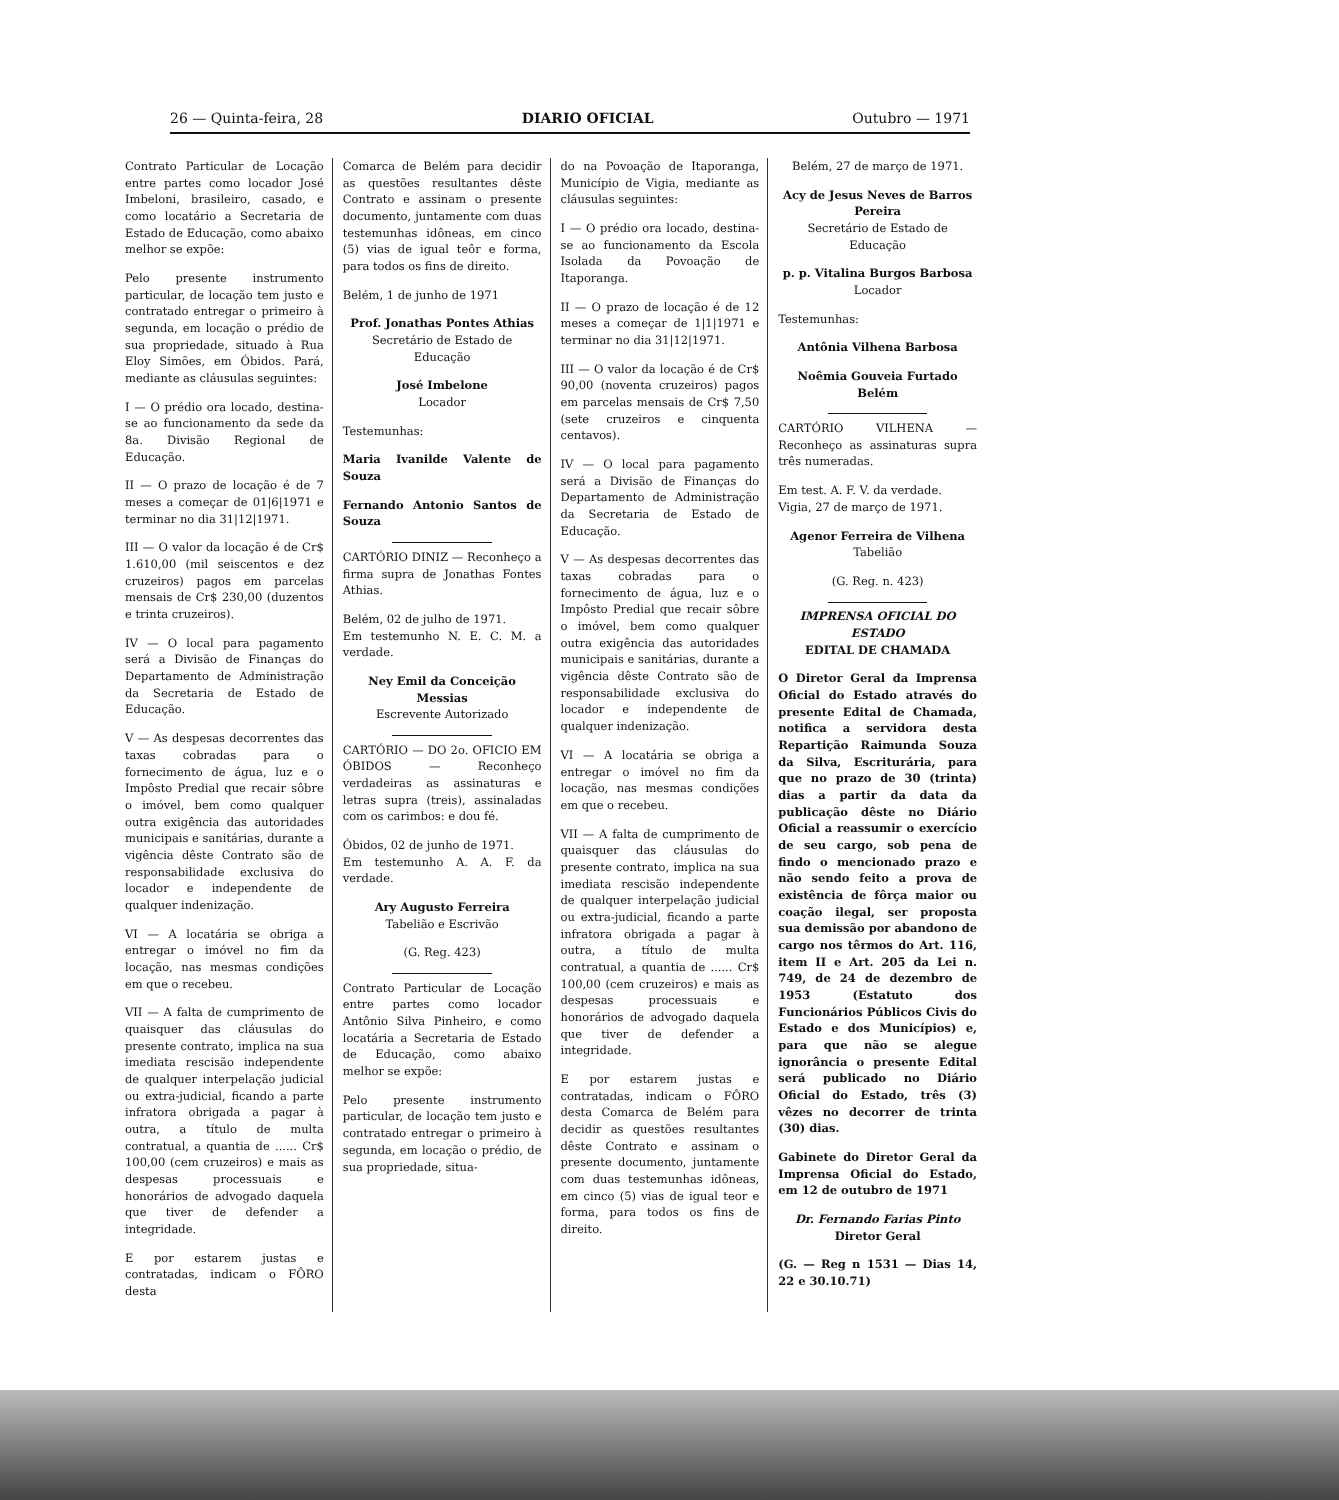26 — Quinta-feira, 28 DIARIO OFICIAL Outubro — 1971
Contrato Particular de Locação entre partes como locador José Imbeloni, brasileiro, casado, e como locatário a Secretaria de Estado de Educação, como abaixo melhor se expõe:
Pelo presente instrumento particular, de locação tem justo e contratado entregar o primeiro à segunda, em locação o prédio de sua propriedade, situado à Rua Eloy Simões, em Óbidos. Pará, mediante as cláusulas seguintes:
I — O prédio ora locado, destina-se ao funcionamento da sede da 8a. Divisão Regional de Educação.
II — O prazo de locação é de 7 meses a começar de 01|6|1971 e terminar no dia 31|12|1971.
III — O valor da locação é de Cr$ 1.610,00 (mil seiscentos e dez cruzeiros) pagos em parcelas mensais de Cr$ 230,00 (duzentos e trinta cruzeiros).
IV — O local para pagamento será a Divisão de Finanças do Departamento de Administração da Secretaria de Estado de Educação.
V — As despesas decorrentes das taxas cobradas para o fornecimento de água, luz e o Impôsto Predial que recair sôbre o imóvel, bem como qualquer outra exigência das autoridades municipais e sanitárias, durante a vigência dêste Contrato são de responsabilidade exclusiva do locador e independente de qualquer indenização.
VI — A locatária se obriga a entregar o imóvel no fim da locação, nas mesmas condições em que o recebeu.
VII — A falta de cumprimento de quaisquer das cláusulas do presente contrato, implica na sua imediata rescisão independente de qualquer interpelação judicial ou extra-judicial, ficando a parte infratora obrigada a pagar à outra, a título de multa contratual, a quantia de ...... Cr$ 100,00 (cem cruzeiros) e mais as despesas processuais e honorários de advogado daquela que tiver de defender a integridade.
E por estarem justas e contratadas, indicam o FÔRO desta
Comarca de Belém para decidir as questões resultantes dêste Contrato e assinam o presente documento, juntamente com duas testemunhas idôneas, em cinco (5) vias de igual teôr e forma, para todos os fins de direito.
Belém, 1 de junho de 1971
Prof. Jonathas Pontes Athias
Secretário de Estado de Educação
José Imbelone
Locador
Testemunhas:
Maria Ivanilde Valente de Souza
Fernando Antonio Santos de Souza
CARTÓRIO DINIZ — Reconheço a firma supra de Jonathas Fontes Athias.
Belém, 02 de julho de 1971.
Em testemunho N. E. C. M. a verdade.
Ney Emil da Conceição Messias
Escrevente Autorizado
CARTÓRIO — DO 2o. OFICIO EM ÓBIDOS — Reconheço verdadeiras as assinaturas e letras supra (treis), assinaladas com os carimbos: e dou fé.
Óbidos, 02 de junho de 1971.
Em testemunho A. A. F. da verdade.
Ary Augusto Ferreira
Tabelião e Escrivão
(G. Reg. 423)
Contrato Particular de Locação entre partes como locador Antônio Silva Pinheiro, e como locatária a Secretaria de Estado de Educação, como abaixo melhor se expõe:
Pelo presente instrumento particular, de locação tem justo e contratado entregar o primeiro à segunda, em locação o prédio, de sua propriedade, situa-
do na Povoação de Itaporanga, Município de Vigia, mediante as cláusulas seguintes:
I — O prédio ora locado, destina-se ao funcionamento da Escola Isolada da Povoação de Itaporanga.
II — O prazo de locação é de 12 meses a começar de 1|1|1971 e terminar no dia 31|12|1971.
III — O valor da locação é de Cr$ 90,00 (noventa cruzeiros) pagos em parcelas mensais de Cr$ 7,50 (sete cruzeiros e cinquenta centavos).
IV — O local para pagamento será a Divisão de Finanças do Departamento de Administração da Secretaria de Estado de Educação.
V — As despesas decorrentes das taxas cobradas para o fornecimento de água, luz e o Impôsto Predial que recair sôbre o imóvel, bem como qualquer outra exigência das autoridades municipais e sanitárias, durante a vigência dêste Contrato são de responsabilidade exclusiva do locador e independente de qualquer indenização.
VI — A locatária se obriga a entregar o imóvel no fim da locação, nas mesmas condições em que o recebeu.
VII — A falta de cumprimento de quaisquer das cláusulas do presente contrato, implica na sua imediata rescisão independente de qualquer interpelação judicial ou extra-judicial, ficando a parte infratora obrigada a pagar à outra, a título de multa contratual, a quantia de ...... Cr$ 100,00 (cem cruzeiros) e mais as despesas processuais e honorários de advogado daquela que tiver de defender a integridade.
E por estarem justas e contratadas, indicam o FÔRO desta Comarca de Belém para decidir as questões resultantes dêste Contrato e assinam o presente documento, juntamente com duas testemunhas idôneas, em cinco (5) vias de igual teor e forma, para todos os fins de direito.
Belém, 27 de março de 1971.
Acy de Jesus Neves de Barros Pereira
Secretário de Estado de Educação
p. p. Vitalina Burgos Barbosa
Locador
Testemunhas:
Antônia Vilhena Barbosa
Noêmia Gouveia Furtado Belém
CARTÓRIO VILHENA — Reconheço as assinaturas supra três numeradas.
Em test. A. F. V. da verdade.
Vigia, 27 de março de 1971.
Agenor Ferreira de Vilhena
Tabelião
(G. Reg. n. 423)
IMPRENSA OFICIAL DO ESTADO
EDITAL DE CHAMADA
O Diretor Geral da Imprensa Oficial do Estado através do presente Edital de Chamada, notifica a servidora desta Repartição Raimunda Souza da Silva, Escriturária, para que no prazo de 30 (trinta) dias a partir da data da publicação dêste no Diário Oficial a reassumir o exercício de seu cargo, sob pena de findo o mencionado prazo e não sendo feito a prova de existência de fôrça maior ou coação ilegal, ser proposta sua demissão por abandono de cargo nos têrmos do Art. 116, item II e Art. 205 da Lei n. 749, de 24 de dezembro de 1953 (Estatuto dos Funcionários Públicos Civis do Estado e dos Municípios) e, para que não se alegue ignorância o presente Edital será publicado no Diário Oficial do Estado, três (3) vêzes no decorrer de trinta (30) dias.
Gabinete do Diretor Geral da Imprensa Oficial do Estado, em 12 de outubro de 1971
Dr. Fernando Farias Pinto
Diretor Geral
(G. — Reg n 1531 — Dias 14, 22 e 30.10.71)